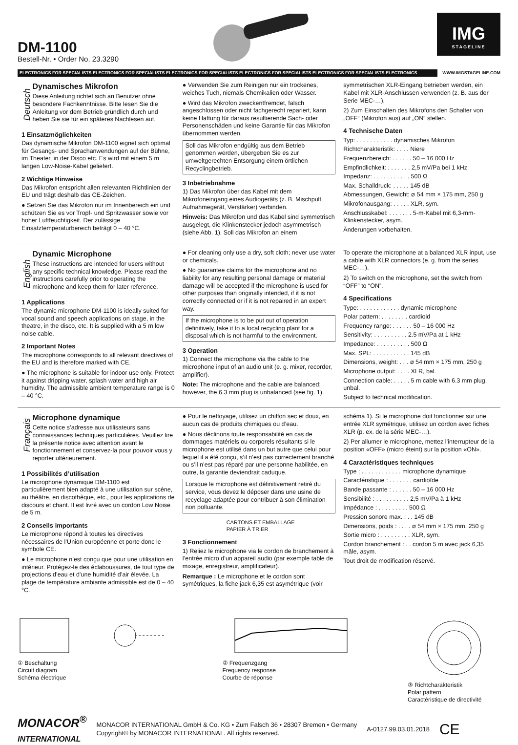DM-1100
Bestell-Nr. • Order No. 23.3290
IMG
STAGELINE
ELECTRONICS FOR SPECIALISTS ELECTRONICS FOR SPECIALISTS ELECTRONICS FOR SPECIALISTS ELECTRONICS FOR SPECIALISTS ELECTRONICS FOR SPECIALISTS ELECTRONICS WWW.IMGSTAGELINE.COM
Deutsch
Dynamisches Mikrofon
Diese Anleitung richtet sich an Benutzer ohne besondere Fachkenntnisse. Bitte lesen Sie die Anleitung vor dem Betrieb gründlich durch und heben Sie sie für ein späteres Nachlesen auf.
1 Einsatzmöglichkeiten
Das dynamische Mikrofon DM-1100 eignet sich optimal für Gesangs- und Sprachanwendungen auf der Bühne, im Theater, in der Disco etc. Es wird mit einem 5 m langen Low-Noise-Kabel geliefert.
2 Wichtige Hinweise
Das Mikrofon entspricht allen relevanten Richtlinien der EU und trägt deshalb das CE-Zeichen.
● Setzen Sie das Mikrofon nur im Innenbereich ein und schützen Sie es vor Tropf- und Spritzwasser sowie vor hoher Luftfeuchtigkeit. Der zulässige Einsatztemperaturbereich beträgt 0 – 40 °C.
● Verwenden Sie zum Reinigen nur ein trockenes, weiches Tuch, niemals Chemikalien oder Wasser.
● Wird das Mikrofon zweckentfremdet, falsch angeschlossen oder nicht fachgerecht repariert, kann keine Haftung für daraus resultierende Sach- oder Personenschäden und keine Garantie für das Mikrofon übernommen werden.
Soll das Mikrofon endgültig aus dem Betrieb genommen werden, übergeben Sie es zur umweltgerechten Entsorgung einem örtlichen Recyclingbetrieb.
3 Inbetriebnahme
1) Das Mikrofon über das Kabel mit dem Mikrofoneingang eines Audiogeräts (z. B. Mischpult, Aufnahmegerät, Verstärker) verbinden.
Hinweis: Das Mikrofon und das Kabel sind symmetrisch ausgelegt, die Klinkenstecker jedoch asymmetrisch (siehe Abb. 1). Soll das Mikrofon an einem
symmetrischen XLR-Eingang betrieben werden, ein Kabel mit XLR-Anschlüssen verwenden (z. B. aus der Serie MEC-…).
2) Zum Einschalten des Mikrofons den Schalter von „OFF“ (Mikrofon aus) auf „ON“ stellen.
4 Technische Daten
Typ: . . . . . . . . . . . dynamisches Mikrofon
Richtcharakteristik: . . . . Niere
Frequenzbereich: . . . . . . 50 – 16 000 Hz
Empfindlichkeit: . . . . . . . 2,5 mV/Pa bei 1 kHz
Impedanz: . . . . . . . . . . . 500 Ω
Max. Schalldruck: . . . . . 145 dB
Abmessungen, Gewicht: ⌀ 54 mm × 175 mm, 250 g
Mikrofonausgang: . . . . . XLR, sym.
Anschlusskabel: . . . . . . . 5-m-Kabel mit 6,3-mm-Klinkenstecker, asym.
Änderungen vorbehalten.
English
Dynamic Microphone
These instructions are intended for users without any specific technical knowledge. Please read the instructions carefully prior to operating the microphone and keep them for later reference.
1 Applications
The dynamic microphone DM-1100 is ideally suited for vocal sound and speech applications on stage, in the theatre, in the disco, etc. It is supplied with a 5 m low noise cable.
2 Important Notes
The microphone corresponds to all relevant directives of the EU and is therefore marked with CE.
● The microphone is suitable for indoor use only. Protect it against dripping water, splash water and high air humidity. The admissible ambient temperature range is 0 – 40 °C.
● For cleaning only use a dry, soft cloth; never use water or chemicals.
● No guarantee claims for the microphone and no liability for any resulting personal damage or material damage will be accepted if the microphone is used for other purposes than originally intended, if it is not correctly connected or if it is not repaired in an expert way.
If the microphone is to be put out of operation definitively, take it to a local recycling plant for a disposal which is not harmful to the environment.
3 Operation
1) Connect the microphone via the cable to the microphone input of an audio unit (e. g. mixer, recorder, amplifier).
Note: The microphone and the cable are balanced; however, the 6.3 mm plug is unbalanced (see fig. 1).
To operate the microphone at a balanced XLR input, use a cable with XLR connectors (e. g. from the series MEC-…).
2) To switch on the microphone, set the switch from “OFF” to “ON”.
4 Specifications
Type: . . . . . . . . . . . . dynamic microphone
Polar pattern: . . . . . . . . cardioid
Frequency range: . . . . . . 50 – 16 000 Hz
Sensitivity: . . . . . . . . . . 2.5 mV/Pa at 1 kHz
Impedance: . . . . . . . . . . 500 Ω
Max. SPL: . . . . . . . . . . . 145 dB
Dimensions, weight: . . . ⌀ 54 mm × 175 mm, 250 g
Microphone output: . . . . XLR, bal.
Connection cable: . . . . . 5 m cable with 6.3 mm plug, unbal.
Subject to technical modification.
Français
Microphone dynamique
Cette notice s’adresse aux utilisateurs sans connaissances techniques particulières. Veuillez lire la présente notice avec attention avant le fonctionnement et conservez-la pour pouvoir vous y reporter ultérieurement.
1 Possibilités d’utilisation
Le microphone dynamique DM-1100 est particulièrement bien adapté à une utilisation sur scène, au théâtre, en discothèque, etc., pour les applications de discours et chant. Il est livré avec un cordon Low Noise de 5 m.
2 Conseils importants
Le microphone répond à toutes les directives nécessaires de l’Union européenne et porte donc le symbole CE.
● Le microphone n’est conçu que pour une utilisation en intérieur. Protégez-le des éclaboussures, de tout type de projections d’eau et d’une humidité d’air élevée. La plage de température ambiante admissible est de 0 – 40 °C.
● Pour le nettoyage, utilisez un chiffon sec et doux, en aucun cas de produits chimiques ou d’eau.
● Nous déclinons toute responsabilité en cas de dommages matériels ou corporels résultants si le microphone est utilisé dans un but autre que celui pour lequel il a été conçu, s’il n’est pas correctement branché ou s’il n’est pas réparé par une personne habilitée, en outre, la garantie deviendrait caduque.
Lorsque le microphone est définitivement retiré du service, vous devez le déposer dans une usine de recyclage adaptée pour contribuer à son élimination non polluante.
CARTONS ET EMBALLAGE
PAPIER À TRIER
3 Fonctionnement
1) Reliez le microphone via le cordon de branchement à l’entrée micro d’un appareil audio (par exemple table de mixage, enregistreur, amplificateur).
Remarque : Le microphone et le cordon sont symétriques, la fiche jack 6,35 est asymétrique (voir
schéma 1). Si le microphone doit fonctionner sur une entrée XLR symétrique, utilisez un cordon avec fiches XLR (p. ex. de la série MEC-…).
2) Per allumer le microphone, mettez l’interrupteur de la position «OFF» (micro éteint) sur la position «ON».
4 Caractéristiques techniques
Type : . . . . . . . . . . . . microphone dynamique
Caractéristique : . . . . . . . cardioïde
Bande passante : . . . . . . 50 – 16 000 Hz
Sensibilité : . . . . . . . . . . 2,5 mV/Pa à 1 kHz
Impédance : . . . . . . . . . 500 Ω
Pression sonore max. : . . 145 dB
Dimensions, poids : . . . . ⌀ 54 mm × 175 mm, 250 g
Sortie micro : . . . . . . . . . XLR, sym.
Cordon branchement : . . cordon 5 m avec jack 6,35 mâle, asym.
Tout droit de modification réservé.
① Beschaltung
Circuit diagram
Schéma électrique
② Frequenzgang
Frequency response
Courbe de réponse
③ Richtcharakteristik
Polar pattern
Caractéristique de directivité
MONACOR<sup>®</sup>
INTERNATIONAL
MONACOR INTERNATIONAL GmbH & Co. KG • Zum Falsch 36 • 28307 Bremen • Germany
Copyright© by MONACOR INTERNATIONAL. All rights reserved.
A-0127.99.03.01.2018
CE